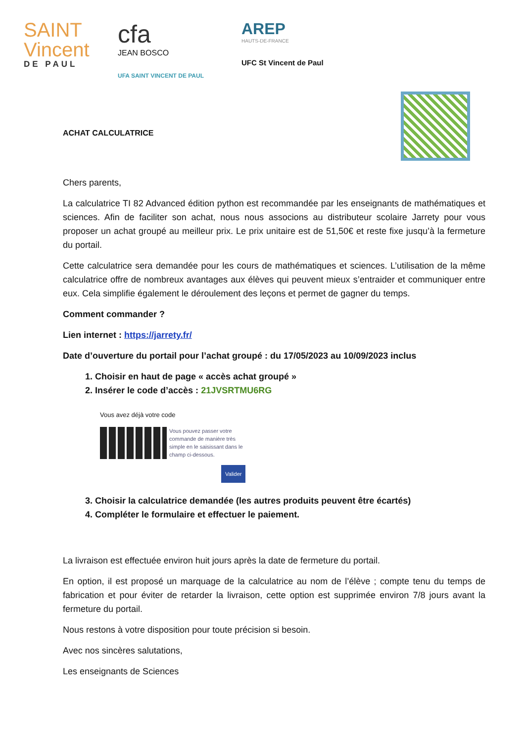SAINT Vincent
DE PAUL
cfa
JEAN BOSCO
UFA SAINT VINCENT DE PAUL
AREP
HAUTS-DE-FRANCE
UFC St Vincent de Paul
ACHAT CALCULATRICE
Chers parents,
La calculatrice TI 82 Advanced édition python est recommandée par les enseignants de mathématiques et sciences. Afin de faciliter son achat, nous nous associons au distributeur scolaire Jarrety pour vous proposer un achat groupé au meilleur prix. Le prix unitaire est de 51,50€ et reste fixe jusqu’à la fermeture du portail.
Cette calculatrice sera demandée pour les cours de mathématiques et sciences. L’utilisation de la même calculatrice offre de nombreux avantages aux élèves qui peuvent mieux s’entraider et communiquer entre eux. Cela simplifie également le déroulement des leçons et permet de gagner du temps.
Comment commander ?
Lien internet : https://jarrety.fr/
Date d’ouverture du portail pour l’achat groupé : du 17/05/2023 au 10/09/2023 inclus
1. Choisir en haut de page « accès achat groupé »
2. Insérer le code d’accès : 21JVSRTMU6RG
Vous avez déjà votre code
Vous pouvez passer votre commande de manière très simple en le saisissant dans le champ ci-dessous.
Valider
3. Choisir la calculatrice demandée (les autres produits peuvent être écartés)
4. Compléter le formulaire et effectuer le paiement.
La livraison est effectuée environ huit jours après la date de fermeture du portail.
En option, il est proposé un marquage de la calculatrice au nom de l’élève ; compte tenu du temps de fabrication et pour éviter de retarder la livraison, cette option est supprimée environ 7/8 jours avant la fermeture du portail.
Nous restons à votre disposition pour toute précision si besoin.
Avec nos sincères salutations,
Les enseignants de Sciences